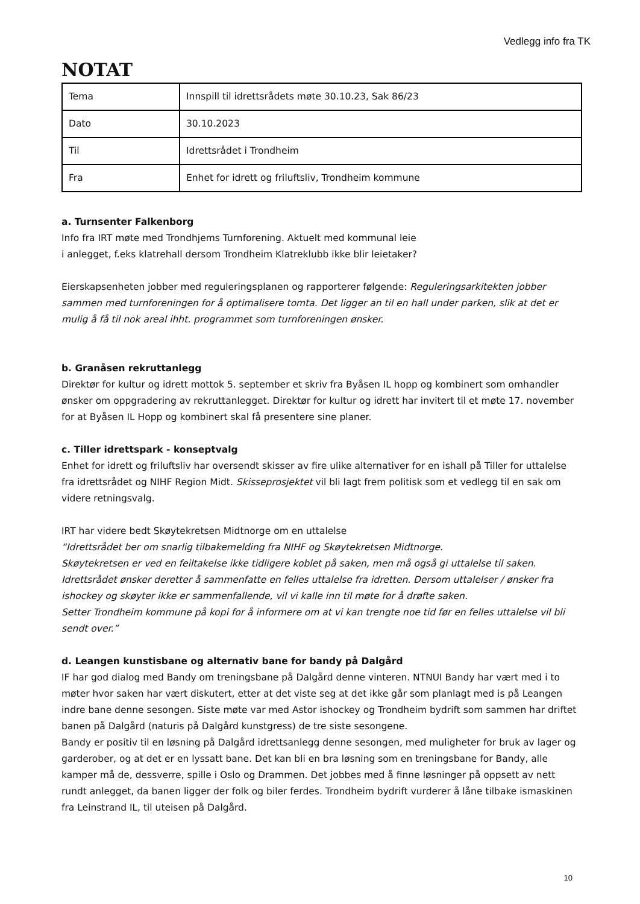Vedlegg info fra TK
NOTAT
| Tema | Innspill til idrettsrådets møte 30.10.23, Sak 86/23 |
| Dato | 30.10.2023 |
| Til | Idrettsrådet i Trondheim |
| Fra | Enhet for idrett og friluftsliv, Trondheim kommune |
a. Turnsenter Falkenborg
Info fra IRT møte med Trondhjems Turnforening. Aktuelt med kommunal leie
i anlegget, f.eks klatrehall dersom Trondheim Klatreklubb ikke blir leietaker?
Eierskapsenheten jobber med reguleringsplanen og rapporterer følgende: Reguleringsarkitekten jobber sammen med turnforeningen for å optimalisere tomta. Det ligger an til en hall under parken, slik at det er mulig å få til nok areal ihht. programmet som turnforeningen ønsker.
b. Granåsen rekruttanlegg
Direktør for kultur og idrett mottok 5. september et skriv fra Byåsen IL hopp og kombinert som omhandler ønsker om oppgradering av rekruttanlegget. Direktør for kultur og idrett har invitert til et møte 17. november for at Byåsen IL Hopp og kombinert skal få presentere sine planer.
c. Tiller idrettspark - konseptvalg
Enhet for idrett og friluftsliv har oversendt skisser av fire ulike alternativer for en ishall på Tiller for uttalelse fra idrettsrådet og NIHF Region Midt. Skisseprosjektet vil bli lagt frem politisk som et vedlegg til en sak om videre retningsvalg.
IRT har videre bedt Skøytekretsen Midtnorge om en uttalelse
“Idrettsrådet ber om snarlig tilbakemelding fra NIHF og Skøytekretsen Midtnorge.
Skøytekretsen er ved en feiltakelse ikke tidligere koblet på saken, men må også gi uttalelse til saken.
Idrettsrådet ønsker deretter å sammenfatte en felles uttalelse fra idretten. Dersom uttalelser / ønsker fra ishockey og skøyter ikke er sammenfallende, vil vi kalle inn til møte for å drøfte saken.
Setter Trondheim kommune på kopi for å informere om at vi kan trengte noe tid før en felles uttalelse vil bli sendt over.”
d. Leangen kunstisbane og alternativ bane for bandy på Dalgård
IF har god dialog med Bandy om treningsbane på Dalgård denne vinteren. NTNUI Bandy har vært med i to møter hvor saken har vært diskutert, etter at det viste seg at det ikke går som planlagt med is på Leangen indre bane denne sesongen. Siste møte var med Astor ishockey og Trondheim bydrift som sammen har driftet banen på Dalgård (naturis på Dalgård kunstgress) de tre siste sesongene.
Bandy er positiv til en løsning på Dalgård idrettsanlegg denne sesongen, med muligheter for bruk av lager og garderober, og at det er en lyssatt bane. Det kan bli en bra løsning som en treningsbane for Bandy, alle kamper må de, dessverre, spille i Oslo og Drammen. Det jobbes med å finne løsninger på oppsett av nett rundt anlegget, da banen ligger der folk og biler ferdes. Trondheim bydrift vurderer å låne tilbake ismaskinen fra Leinstrand IL, til uteisen på Dalgård.
10